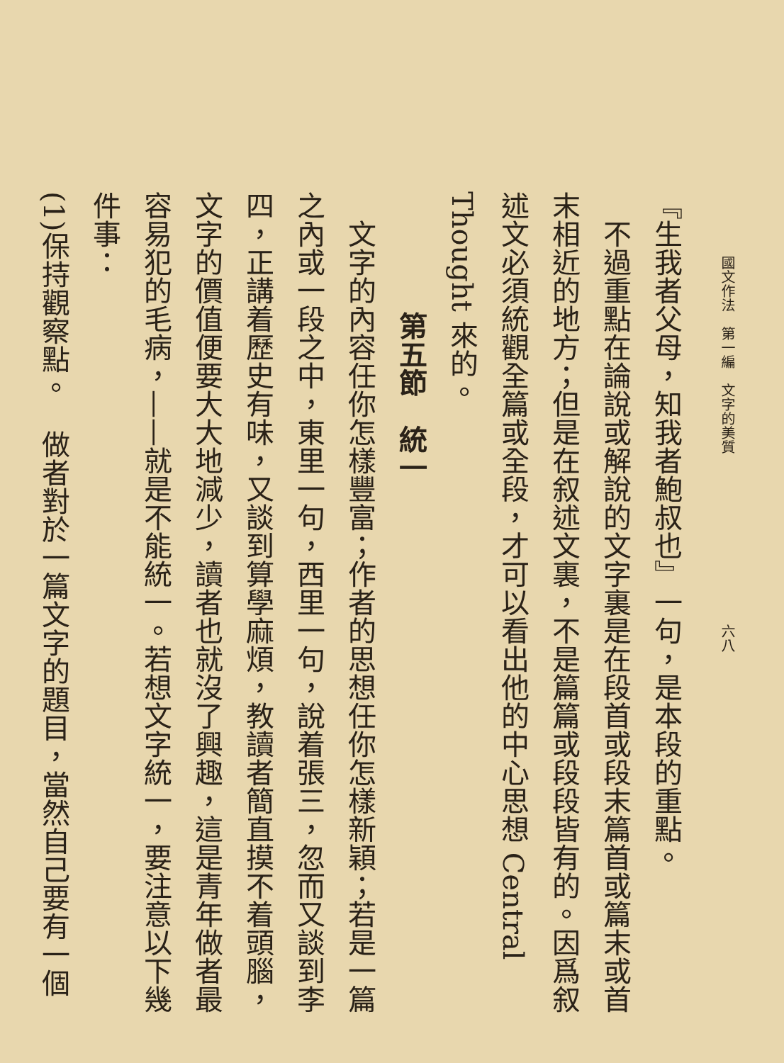國文作法　第一編　文字的美質 六八
『生我者父母，知我者鮑叔也』一句，是本段的重點。
不過重點在論說或解說的文字裏是在段首或段末篇首或篇末或首末相近的地方；但是在叙述文裏，不是篇篇或段段皆有的。因爲叙述文必須統觀全篇或全段，才可以看出他的中心思想 Central Thought 來的。
第五節　統一
文字的內容任你怎樣豐富；作者的思想任你怎樣新穎；若是一篇之內或一段之中，東里一句，西里一句，說着張三，忽而又談到李四，正講着歷史有味，又談到算學麻煩，教讀者簡直摸不着頭腦，文字的價值便要大大地減少，讀者也就沒了興趣，這是青年做者最容易犯的毛病，——就是不能統一。若想文字統一，要注意以下幾件事：
(1)保持觀察點。　做者對於一篇文字的題目，當然自己要有一個